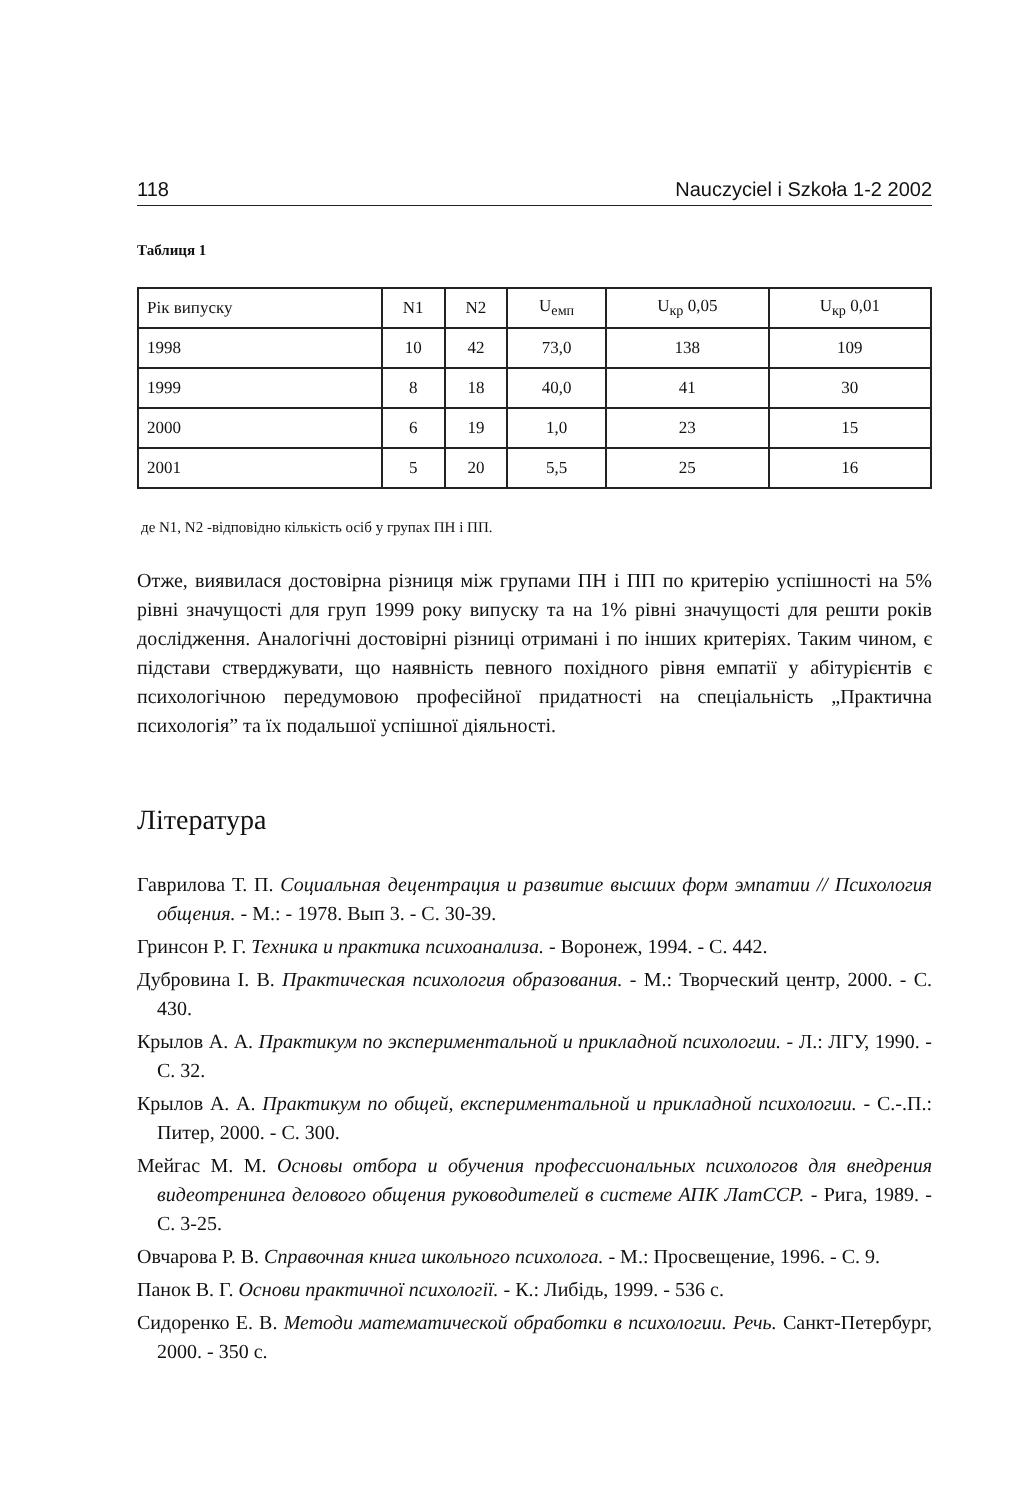118 Nauczyciel i Szkoła 1-2 2002
Таблиця 1
| Рік випуску | N1 | N2 | U<sub>емп</sub> | U<sub>кр</sub> 0,05 | U<sub>кр</sub> 0,01 |
| --- | --- | --- | --- | --- | --- |
| 1998 | 10 | 42 | 73,0 | 138 | 109 |
| 1999 | 8 | 18 | 40,0 | 41 | 30 |
| 2000 | 6 | 19 | 1,0 | 23 | 15 |
| 2001 | 5 | 20 | 5,5 | 25 | 16 |
де N1, N2 -відповідно кількість осіб у групах ПН і ПП.
Отже, виявилася достовірна різниця між групами ПН і ПП по критерію успішності на 5% рівні значущості для груп 1999 року випуску та на 1% рівні значущості для решти років дослідження. Аналогічні достовірні різниці отримані і по інших критеріях. Таким чином, є підстави стверджувати, що наявність певного похідного рівня емпатії у абітурієнтів є психологічною передумовою професійної придатності на спеціальність „Практична психологія” та їх подальшої успішної діяльності.
Література
Гаврилова Т. П. Социальная децентрация и развитие высших форм эмпатии // Психология общения. - М.: - 1978. Вып 3. - С. 30-39.
Гринсон Р. Г. Техника и практика психоанализа. - Воронеж, 1994. - С. 442.
Дубровина І. В. Практическая психология образования. - М.: Творческий центр, 2000. - С. 430.
Крылов А. А. Практикум по экспериментальной и прикладной психологии. - Л.: ЛГУ, 1990. - С. 32.
Крылов А. А. Практикум по общей, експериментальной и прикладной психологии. - С.-.П.: Питер, 2000. - С. 300.
Мейгас М. М. Основы отбора и обучения профессиональных психологов для внедрения видеотренинга делового общения руководителей в системе АПК ЛатССР. - Рига, 1989. - С. 3-25.
Овчарова Р. В. Справочная книга школьного психолога. - М.: Просвещение, 1996. - С. 9.
Панок В. Г. Основи практичної психології. - К.: Либідь, 1999. - 536 с.
Сидоренко Е. В. Методи математической обработки в психологии. Речь. Санкт-Петербург, 2000. - 350 с.